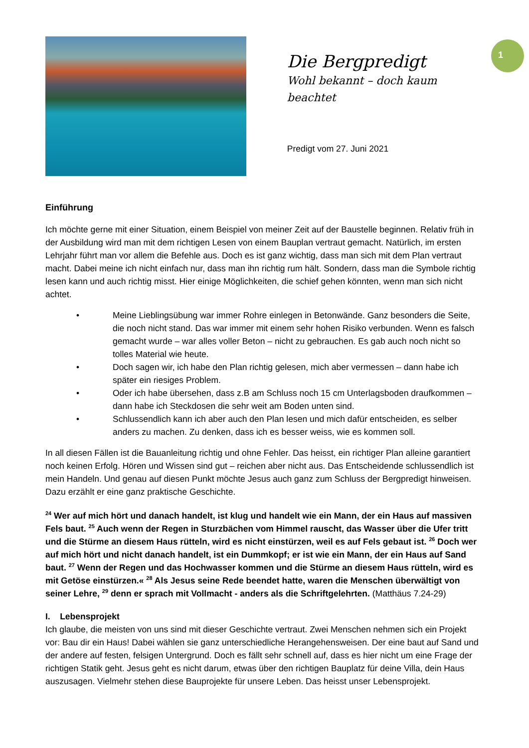1
Die Bergpredigt
Wohl bekannt – doch kaum beachtet
Predigt vom 27. Juni 2021
Einführung
Ich möchte gerne mit einer Situation, einem Beispiel von meiner Zeit auf der Baustelle beginnen. Relativ früh in der Ausbildung wird man mit dem richtigen Lesen von einem Bauplan vertraut gemacht. Natürlich, im ersten Lehrjahr führt man vor allem die Befehle aus. Doch es ist ganz wichtig, dass man sich mit dem Plan vertraut macht. Dabei meine ich nicht einfach nur, dass man ihn richtig rum hält. Sondern, dass man die Symbole richtig lesen kann und auch richtig misst. Hier einige Möglichkeiten, die schief gehen könnten, wenn man sich nicht achtet.
• Meine Lieblingsübung war immer Rohre einlegen in Betonwände. Ganz besonders die Seite, die noch nicht stand. Das war immer mit einem sehr hohen Risiko verbunden. Wenn es falsch gemacht wurde – war alles voller Beton – nicht zu gebrauchen. Es gab auch noch nicht so tolles Material wie heute.
• Doch sagen wir, ich habe den Plan richtig gelesen, mich aber vermessen – dann habe ich später ein riesiges Problem.
• Oder ich habe übersehen, dass z.B am Schluss noch 15 cm Unterlagsboden draufkommen – dann habe ich Steckdosen die sehr weit am Boden unten sind.
• Schlussendlich kann ich aber auch den Plan lesen und mich dafür entscheiden, es selber anders zu machen. Zu denken, dass ich es besser weiss, wie es kommen soll.
In all diesen Fällen ist die Bauanleitung richtig und ohne Fehler. Das heisst, ein richtiger Plan alleine garantiert noch keinen Erfolg. Hören und Wissen sind gut – reichen aber nicht aus. Das Entscheidende schlussendlich ist mein Handeln. Und genau auf diesen Punkt möchte Jesus auch ganz zum Schluss der Bergpredigt hinweisen. Dazu erzählt er eine ganz praktische Geschichte.
<sup>24</sup> Wer auf mich hört und danach handelt, ist klug und handelt wie ein Mann, der ein Haus auf massiven Fels baut. <sup>25</sup> Auch wenn der Regen in Sturzbächen vom Himmel rauscht, das Wasser über die Ufer tritt und die Stürme an diesem Haus rütteln, wird es nicht einstürzen, weil es auf Fels gebaut ist. <sup>26</sup> Doch wer auf mich hört und nicht danach handelt, ist ein Dummkopf; er ist wie ein Mann, der ein Haus auf Sand baut. <sup>27</sup> Wenn der Regen und das Hochwasser kommen und die Stürme an diesem Haus rütteln, wird es mit Getöse einstürzen.« <sup>28</sup> Als Jesus seine Rede beendet hatte, waren die Menschen überwältigt von seiner Lehre, <sup>29</sup> denn er sprach mit Vollmacht - anders als die Schriftgelehrten. (Matthäus 7.24-29)
I. Lebensprojekt
Ich glaube, die meisten von uns sind mit dieser Geschichte vertraut. Zwei Menschen nehmen sich ein Projekt vor: Bau dir ein Haus! Dabei wählen sie ganz unterschiedliche Herangehensweisen. Der eine baut auf Sand und der andere auf festen, felsigen Untergrund. Doch es fällt sehr schnell auf, dass es hier nicht um eine Frage der richtigen Statik geht. Jesus geht es nicht darum, etwas über den richtigen Bauplatz für deine Villa, dein Haus auszusagen. Vielmehr stehen diese Bauprojekte für unsere Leben. Das heisst unser Lebensprojekt.